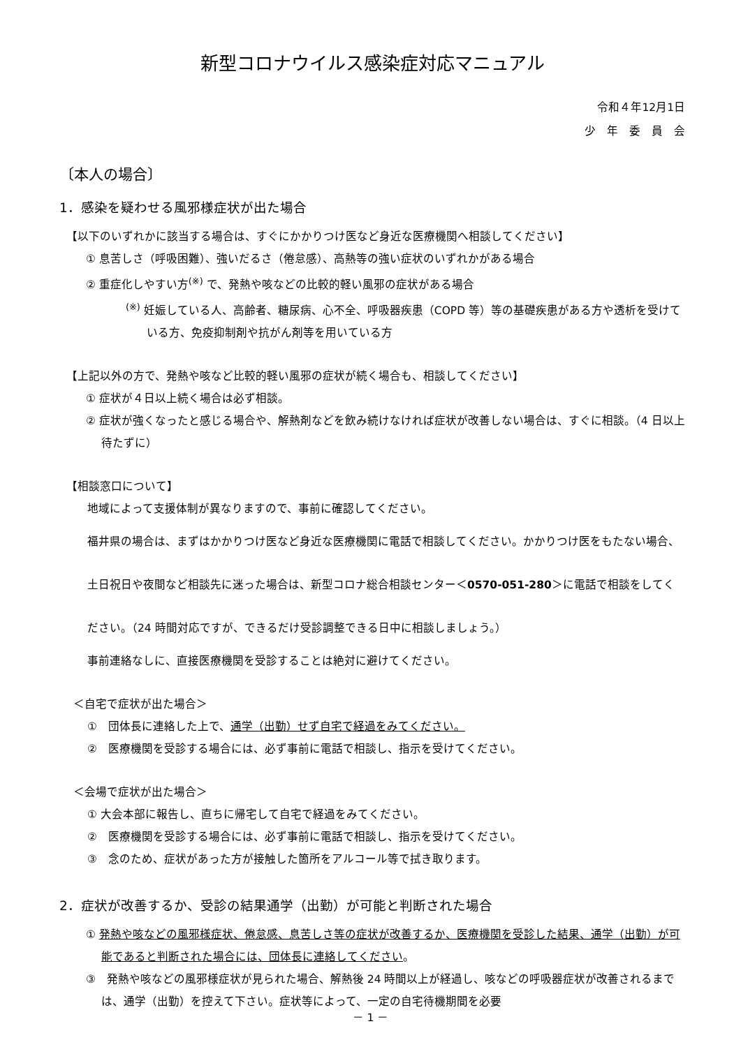新型コロナウイルス感染症対応マニュアル
令和４年12月1日
少　年　委　員　会
〔本人の場合〕
1．感染を疑わせる風邪様症状が出た場合
【以下のいずれかに該当する場合は、すぐにかかりつけ医など身近な医療機関へ相談してください】
① 息苦しさ（呼吸困難）、強いだるさ（倦怠感）、高熱等の強い症状のいずれかがある場合
② 重症化しやすい方<sup>(※)</sup> で、発熱や咳などの比較的軽い風邪の症状がある場合
<sup>(※)</sup> 妊娠している人、高齢者、糖尿病、心不全、呼吸器疾患（COPD 等）等の基礎疾患がある方や透析を受けている方、免疫抑制剤や抗がん剤等を用いている方
【上記以外の方で、発熱や咳など比較的軽い風邪の症状が続く場合も、相談してください】
① 症状が４日以上続く場合は必ず相談。
② 症状が強くなったと感じる場合や、解熱剤などを飲み続けなければ症状が改善しない場合は、すぐに相談。（4 日以上待たずに）
【相談窓口について】
地域によって支援体制が異なりますので、事前に確認してください。
福井県の場合は、まずはかかりつけ医など身近な医療機関に電話で相談してください。かかりつけ医をもたない場合、土日祝日や夜間など相談先に迷った場合は、新型コロナ総合相談センター＜0570-051-280＞に電話で相談をしてください。（24 時間対応ですが、できるだけ受診調整できる日中に相談しましょう。）
事前連絡なしに、直接医療機関を受診することは絶対に避けてください。
＜自宅で症状が出た場合＞
①　団体長に連絡した上で、通学（出勤）せず自宅で経過をみてください。
②　医療機関を受診する場合には、必ず事前に電話で相談し、指示を受けてください。
＜会場で症状が出た場合＞
① 大会本部に報告し、直ちに帰宅して自宅で経過をみてください。
②　医療機関を受診する場合には、必ず事前に電話で相談し、指示を受けてください。
③　念のため、症状があった方が接触した箇所をアルコール等で拭き取ります。
2．症状が改善するか、受診の結果通学（出勤）が可能と判断された場合
① 発熱や咳などの風邪様症状、倦怠感、息苦しさ等の症状が改善するか、医療機関を受診した結果、通学（出勤）が可能であると判断された場合には、団体長に連絡してください。
③　発熱や咳などの風邪様症状が見られた場合、解熱後 24 時間以上が経過し、咳などの呼吸器症状が改善されるまでは、通学（出勤）を控えて下さい。症状等によって、一定の自宅待機期間を必要
－ 1 －